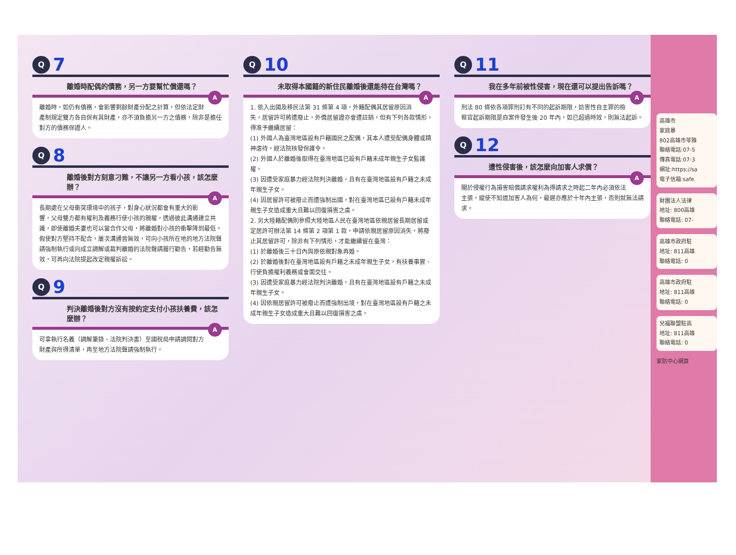Q 7
離婚時配偶的債務，另一方要幫忙償還嗎？
A離婚時，如仍有債務，會影響剩餘財產分配之計算，但依法定財產制規定雙方各自保有其財產，亦不須負擔另一方之債務，除非是擔任對方的債務保證人。
Q 8
離婚後對方刻意刁難，不讓另一方看小孩，該怎麼辦？
A長期處在父母衝突環境中的孩子，對身心狀況都會有重大的影響，父母雙方都有權利及義務行使小孩的親權，透過彼此溝通建立共識，即使離婚夫妻也可以當合作父母，將離婚對小孩的衝擊降到最低。
假使對方堅持不配合，屢次溝通皆無效，可向小孩所在地的地方法院聲請強制執行或向成立調解或裁判離婚的法院聲請履行勸告，若經勸告無效，可再向法院提起改定親權訴訟。
Q 9
判決離婚後對方沒有按約定支付小孩扶養費，該怎麼辦？
A可拿執行名義（調解筆錄、法院判決書）至國稅局申請調閱對方財產與所得清單，再至地方法院聲請強制執行。
Q 10
未取得本國籍的新住民離婚後還能待在台灣嗎？
A 1. 依入出國及移民法第 31 條第 4 項，外籍配偶其居留原因消失，居留許可將遭廢止，外僑居留證亦會遭註銷，但有下列各款情形，得准予繼續居留：
(1) 外國人為臺灣地區設有戶籍國民之配偶，其本人遭受配偶身體或精神虐待，經法院核發保護令。
(2) 外國人於離婚後取得在臺灣地區已設有戶籍未成年親生子女監護權。
(3) 因遭受家庭暴力經法院判決離婚，且有在臺灣地區設有戶籍之未成年親生子女。
(4) 因居留許可被廢止而遭強制出國，對在臺灣地區已設有戶籍未成年親生子女造成重大且難以回復損害之虞。
2. 另大陸籍配偶則參照大陸地區人民在臺灣地區依親居留長期居留或定居許可辦法第 14 條第 2 項第 1 款，申請依親居留原因消失，將廢止其居留許可，除非有下列情形，才能繼續留在臺灣：
(1) 於離婚後三十日內與原依親對象再婚。
(2) 於離婚後對在臺灣地區設有戶籍之未成年親生子女，有扶養事實、行使負擔權利義務或會面交往。
(3) 因遭受家庭暴力經法院判決離婚，且有在臺灣地區設有戶籍之未成年親生子女。
(4) 因依親居留許可被廢止而遭強制出境，對在臺灣地區設有戶籍之未成年親生子女造成重大且難以回復損害之虞。
Q 11
我在多年前被性侵害，現在還可以提出告訴嗎？
A刑法 80 條依各項罪刑訂有不同的起訴期限，妨害性自主罪的檢察官起訴期限是自案件發生後 20 年內，如已超過時效，則無法起訴。
Q 12
遭性侵害後，該怎麼向加害人求償？
A關於侵權行為損害賠償請求權利為得請求之時起二年內必須依法主張，縱使不知道加害人為何，最遲亦應於十年內主張，否則就無法請求。
高雄市
家庭暴
802高雄市苓雅
聯絡電話:07-5
傳真電話:07-3
網址:https://sa
電子信箱:safe
財團法人法律
地址: 800高雄
聯絡電話: 07-
高雄市政府駐
地址: 811高雄
聯絡電話: 0
高雄市政府駐
地址: 811高雄
聯絡電話: 0
兒福聯盟駐高
地址: 811高雄
聯絡電話: 0
家防中心網頁